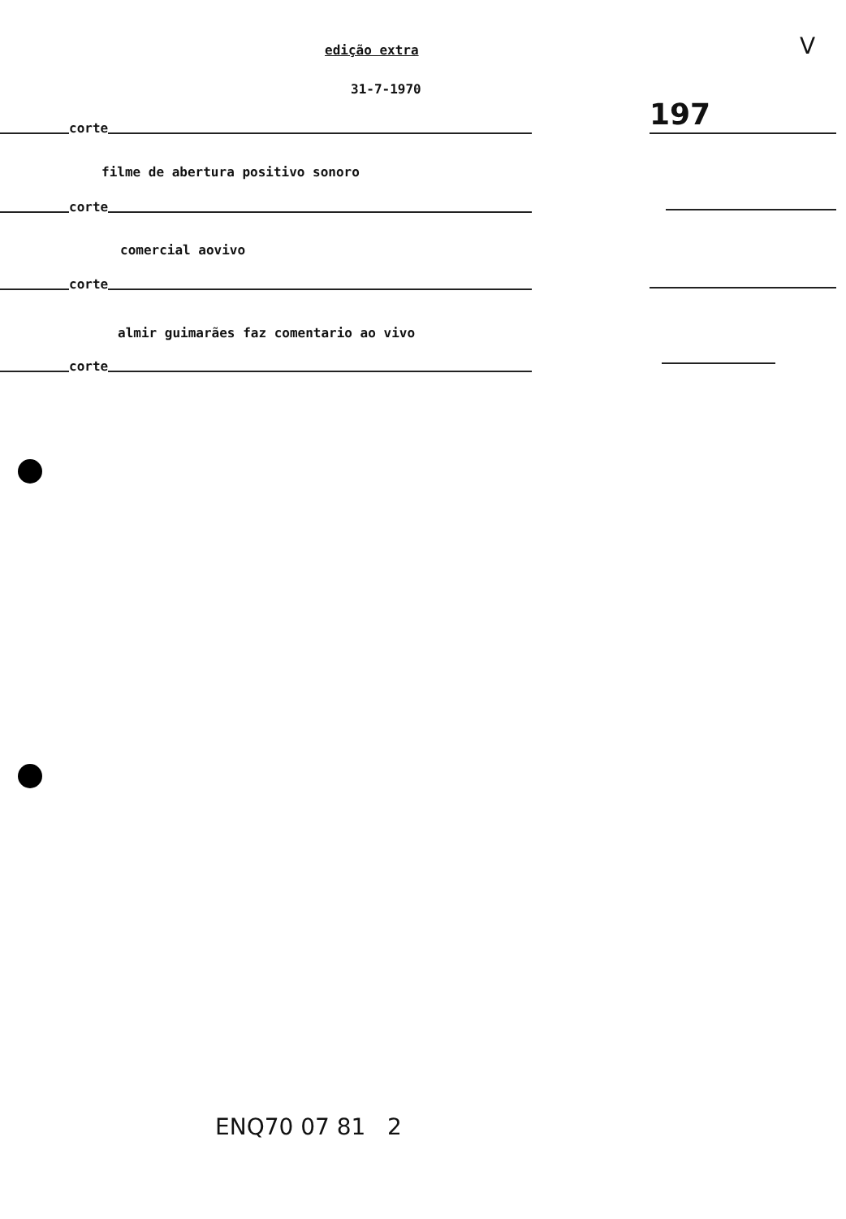edição extra
31-7-1970
197
V
corte
filme de abertura positivo sonoro
corte
comercial aovivo
corte
almir guimarães faz comentario ao vivo
corte
ENQ70 07 81 2